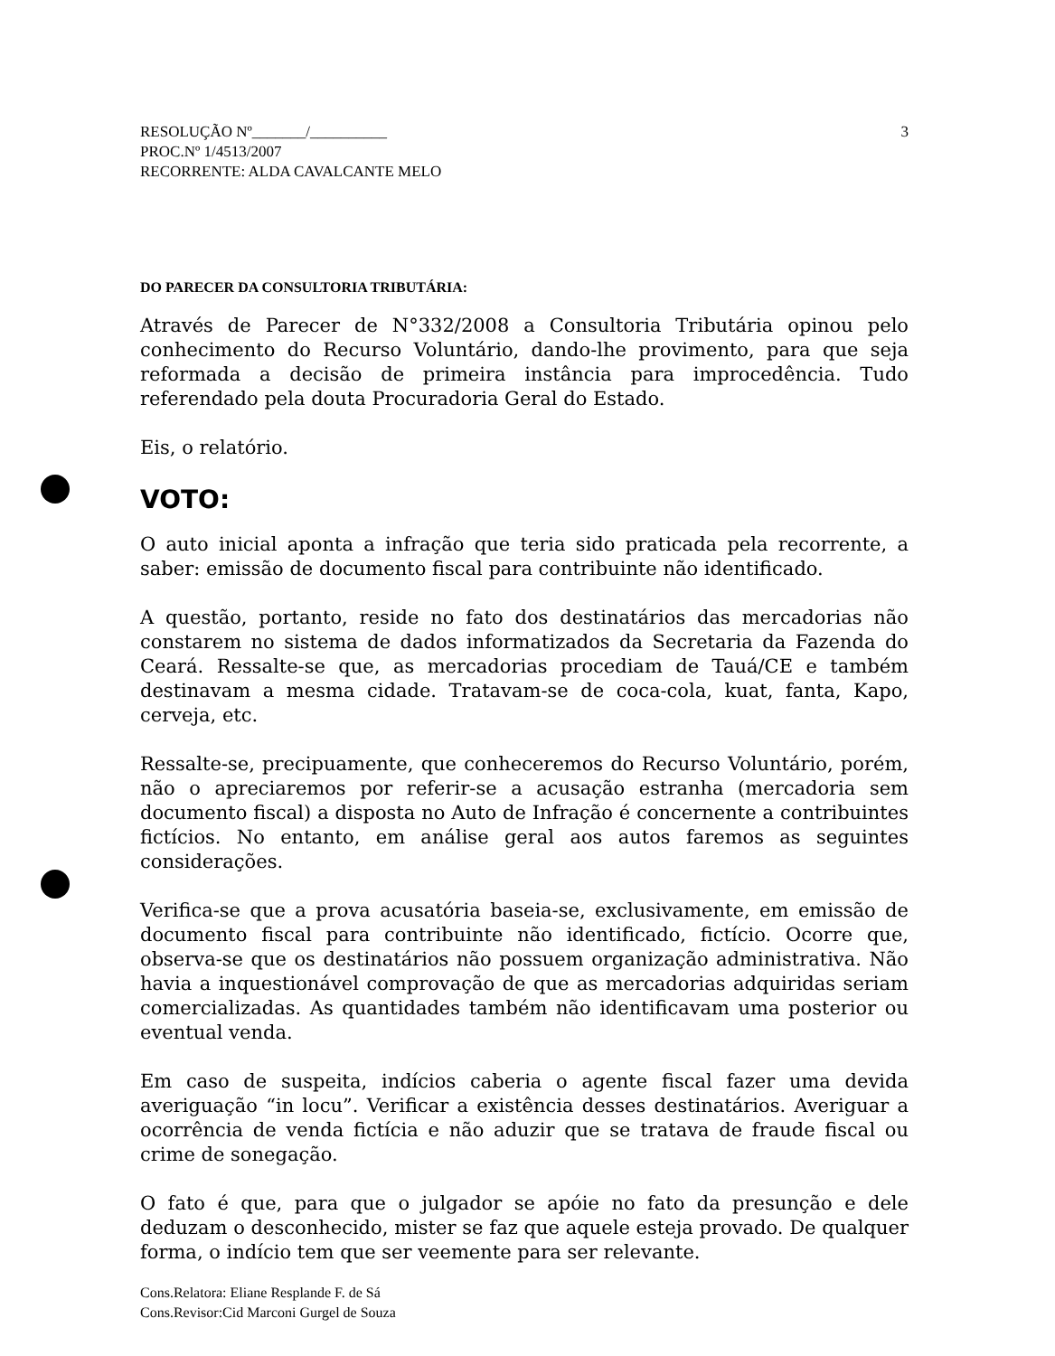RESOLUÇÃO Nº_______/__________
PROC.Nº 1/4513/2007
RECORRENTE: ALDA CAVALCANTE MELO
3
DO PARECER DA CONSULTORIA TRIBUTÁRIA:
Através de Parecer de N°332/2008 a Consultoria Tributária opinou pelo conhecimento do Recurso Voluntário, dando-lhe provimento, para que seja reformada a decisão de primeira instância para improcedência. Tudo referendado pela douta Procuradoria Geral do Estado.
Eis, o relatório.
VOTO:
O auto inicial aponta a infração que teria sido praticada pela recorrente, a saber: emissão de documento fiscal para contribuinte não identificado.
A questão, portanto, reside no fato dos destinatários das mercadorias não constarem no sistema de dados informatizados da Secretaria da Fazenda do Ceará. Ressalte-se que, as mercadorias procediam de Tauá/CE e também destinavam a mesma cidade. Tratavam-se de coca-cola, kuat, fanta, Kapo, cerveja, etc.
Ressalte-se, precipuamente, que conheceremos do Recurso Voluntário, porém, não o apreciaremos por referir-se a acusação estranha (mercadoria sem documento fiscal) a disposta no Auto de Infração é concernente a contribuintes fictícios. No entanto, em análise geral aos autos faremos as seguintes considerações.
Verifica-se que a prova acusatória baseia-se, exclusivamente, em emissão de documento fiscal para contribuinte não identificado, fictício. Ocorre que, observa-se que os destinatários não possuem organização administrativa. Não havia a inquestionável comprovação de que as mercadorias adquiridas seriam comercializadas. As quantidades também não identificavam uma posterior ou eventual venda.
Em caso de suspeita, indícios caberia o agente fiscal fazer uma devida averiguação “in locu”. Verificar a existência desses destinatários. Averiguar a ocorrência de venda fictícia e não aduzir que se tratava de fraude fiscal ou crime de sonegação.
O fato é que, para que o julgador se apóie no fato da presunção e dele deduzam o desconhecido, mister se faz que aquele esteja provado. De qualquer forma, o indício tem que ser veemente para ser relevante.
Cons.Relatora: Eliane Resplande F. de Sá
Cons.Revisor:Cid Marconi Gurgel de Souza